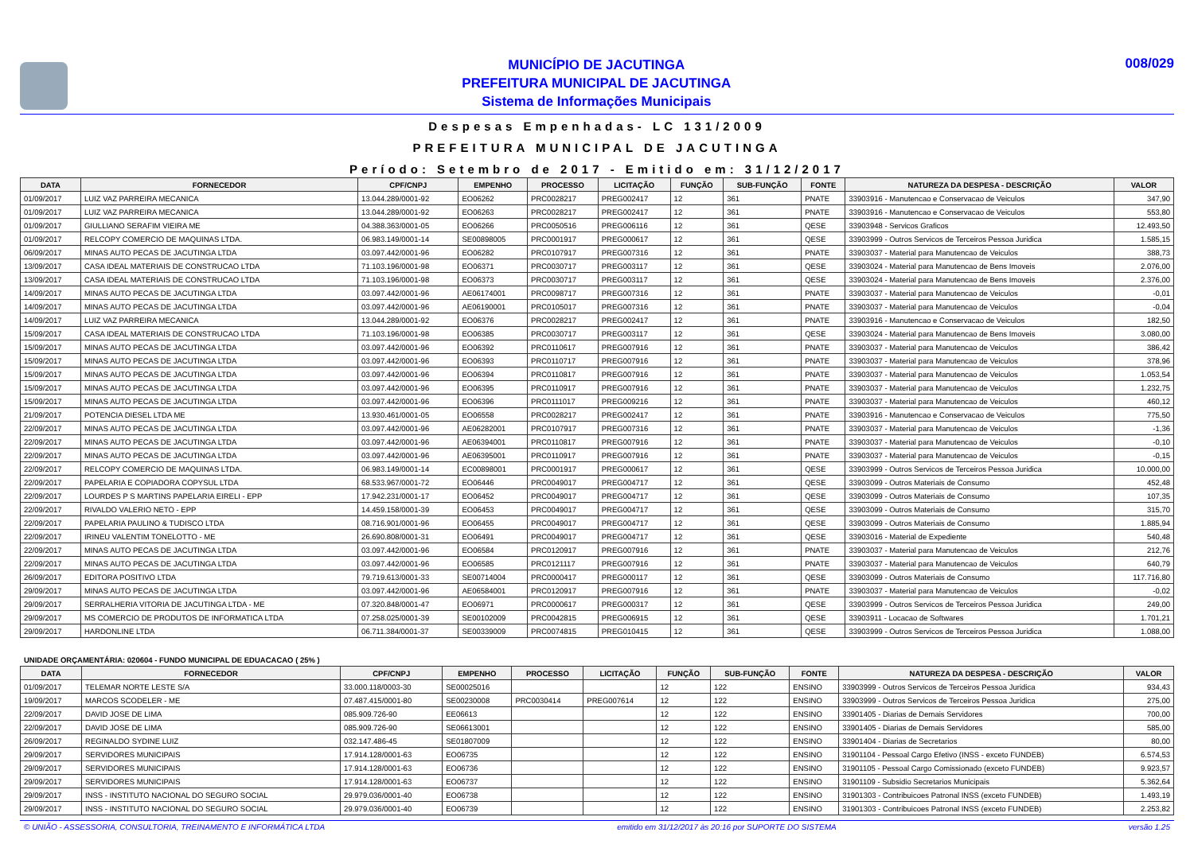MUNICÍPIO DE JACUTINGA
PREFEITURA MUNICIPAL DE JACUTINGA
Sistema de Informações Municipais
008/029
Despesas Empenhadas- LC 131/2009
PREFEITURA MUNICIPAL DE JACUTINGA
Período: Setembro de 2017 - Emitido em: 31/12/2017
| DATA | FORNECEDOR | CPF/CNPJ | EMPENHO | PROCESSO | LICITAÇÃO | FUNÇÃO | SUB-FUNÇÃO | FONTE | NATUREZA DA DESPESA - DESCRIÇÃO | VALOR |
| --- | --- | --- | --- | --- | --- | --- | --- | --- | --- | --- |
| 01/09/2017 | LUIZ VAZ PARREIRA MECANICA | 13.044.289/0001-92 | EO06262 | PRC0028217 | PREG002417 | 12 | 361 | PNATE | 33903916 - Manutencao e Conservacao de Veiculos | 347,90 |
| 01/09/2017 | LUIZ VAZ PARREIRA MECANICA | 13.044.289/0001-92 | EO06263 | PRC0028217 | PREG002417 | 12 | 361 | PNATE | 33903916 - Manutencao e Conservacao de Veiculos | 553,80 |
| 01/09/2017 | GIULLIANO SERAFIM VIEIRA ME | 04.388.363/0001-05 | EO06266 | PRC0050516 | PREG006116 | 12 | 361 | QESE | 33903948 - Servicos Graficos | 12.493,50 |
| 01/09/2017 | RELCOPY COMERCIO DE MAQUINAS LTDA. | 06.983.149/0001-14 | SE00898005 | PRC0001917 | PREG000617 | 12 | 361 | QESE | 33903999 - Outros Servicos de Terceiros Pessoa Juridica | 1.585,15 |
| 06/09/2017 | MINAS AUTO PECAS DE JACUTINGA LTDA | 03.097.442/0001-96 | EO06282 | PRC0107917 | PREG007316 | 12 | 361 | PNATE | 33903037 - Material para Manutencao de Veiculos | 388,73 |
| 13/09/2017 | CASA IDEAL MATERIAIS DE CONSTRUCAO LTDA | 71.103.196/0001-98 | EO06371 | PRC0030717 | PREG003117 | 12 | 361 | QESE | 33903024 - Material para Manutencao de Bens Imoveis | 2.076,00 |
| 13/09/2017 | CASA IDEAL MATERIAIS DE CONSTRUCAO LTDA | 71.103.196/0001-98 | EO06373 | PRC0030717 | PREG003117 | 12 | 361 | QESE | 33903024 - Material para Manutencao de Bens Imoveis | 2.376,00 |
| 14/09/2017 | MINAS AUTO PECAS DE JACUTINGA LTDA | 03.097.442/0001-96 | AE06174001 | PRC0098717 | PREG007316 | 12 | 361 | PNATE | 33903037 - Material para Manutencao de Veiculos | -0,01 |
| 14/09/2017 | MINAS AUTO PECAS DE JACUTINGA LTDA | 03.097.442/0001-96 | AE06190001 | PRC0105017 | PREG007316 | 12 | 361 | PNATE | 33903037 - Material para Manutencao de Veiculos | -0,04 |
| 14/09/2017 | LUIZ VAZ PARREIRA MECANICA | 13.044.289/0001-92 | EO06376 | PRC0028217 | PREG002417 | 12 | 361 | PNATE | 33903916 - Manutencao e Conservacao de Veiculos | 182,50 |
| 15/09/2017 | CASA IDEAL MATERIAIS DE CONSTRUCAO LTDA | 71.103.196/0001-98 | EO06385 | PRC0030717 | PREG003117 | 12 | 361 | QESE | 33903024 - Material para Manutencao de Bens Imoveis | 3.080,00 |
| 15/09/2017 | MINAS AUTO PECAS DE JACUTINGA LTDA | 03.097.442/0001-96 | EO06392 | PRC0110617 | PREG007916 | 12 | 361 | PNATE | 33903037 - Material para Manutencao de Veiculos | 386,42 |
| 15/09/2017 | MINAS AUTO PECAS DE JACUTINGA LTDA | 03.097.442/0001-96 | EO06393 | PRC0110717 | PREG007916 | 12 | 361 | PNATE | 33903037 - Material para Manutencao de Veiculos | 378,96 |
| 15/09/2017 | MINAS AUTO PECAS DE JACUTINGA LTDA | 03.097.442/0001-96 | EO06394 | PRC0110817 | PREG007916 | 12 | 361 | PNATE | 33903037 - Material para Manutencao de Veiculos | 1.053,54 |
| 15/09/2017 | MINAS AUTO PECAS DE JACUTINGA LTDA | 03.097.442/0001-96 | EO06395 | PRC0110917 | PREG007916 | 12 | 361 | PNATE | 33903037 - Material para Manutencao de Veiculos | 1.232,75 |
| 15/09/2017 | MINAS AUTO PECAS DE JACUTINGA LTDA | 03.097.442/0001-96 | EO06396 | PRC0111017 | PREG009216 | 12 | 361 | PNATE | 33903037 - Material para Manutencao de Veiculos | 460,12 |
| 21/09/2017 | POTENCIA DIESEL LTDA ME | 13.930.461/0001-05 | EO06558 | PRC0028217 | PREG002417 | 12 | 361 | PNATE | 33903916 - Manutencao e Conservacao de Veiculos | 775,50 |
| 22/09/2017 | MINAS AUTO PECAS DE JACUTINGA LTDA | 03.097.442/0001-96 | AE06282001 | PRC0107917 | PREG007316 | 12 | 361 | PNATE | 33903037 - Material para Manutencao de Veiculos | -1,36 |
| 22/09/2017 | MINAS AUTO PECAS DE JACUTINGA LTDA | 03.097.442/0001-96 | AE06394001 | PRC0110817 | PREG007916 | 12 | 361 | PNATE | 33903037 - Material para Manutencao de Veiculos | -0,10 |
| 22/09/2017 | MINAS AUTO PECAS DE JACUTINGA LTDA | 03.097.442/0001-96 | AE06395001 | PRC0110917 | PREG007916 | 12 | 361 | PNATE | 33903037 - Material para Manutencao de Veiculos | -0,15 |
| 22/09/2017 | RELCOPY COMERCIO DE MAQUINAS LTDA. | 06.983.149/0001-14 | EC00898001 | PRC0001917 | PREG000617 | 12 | 361 | QESE | 33903999 - Outros Servicos de Terceiros Pessoa Juridica | 10.000,00 |
| 22/09/2017 | PAPELARIA E COPIADORA COPYSUL LTDA | 68.533.967/0001-72 | EO06446 | PRC0049017 | PREG004717 | 12 | 361 | QESE | 33903099 - Outros Materiais de Consumo | 452,48 |
| 22/09/2017 | LOURDES P S MARTINS PAPELARIA EIRELI - EPP | 17.942.231/0001-17 | EO06452 | PRC0049017 | PREG004717 | 12 | 361 | QESE | 33903099 - Outros Materiais de Consumo | 107,35 |
| 22/09/2017 | RIVALDO VALERIO NETO - EPP | 14.459.158/0001-39 | EO06453 | PRC0049017 | PREG004717 | 12 | 361 | QESE | 33903099 - Outros Materiais de Consumo | 315,70 |
| 22/09/2017 | PAPELARIA PAULINO & TUDISCO LTDA | 08.716.901/0001-96 | EO06455 | PRC0049017 | PREG004717 | 12 | 361 | QESE | 33903099 - Outros Materiais de Consumo | 1.885,94 |
| 22/09/2017 | IRINEU VALENTIM TONELOTTO - ME | 26.690.808/0001-31 | EO06491 | PRC0049017 | PREG004717 | 12 | 361 | QESE | 33903016 - Material de Expediente | 540,48 |
| 22/09/2017 | MINAS AUTO PECAS DE JACUTINGA LTDA | 03.097.442/0001-96 | EO06584 | PRC0120917 | PREG007916 | 12 | 361 | PNATE | 33903037 - Material para Manutencao de Veiculos | 212,76 |
| 22/09/2017 | MINAS AUTO PECAS DE JACUTINGA LTDA | 03.097.442/0001-96 | EO06585 | PRC0121117 | PREG007916 | 12 | 361 | PNATE | 33903037 - Material para Manutencao de Veiculos | 640,79 |
| 26/09/2017 | EDITORA POSITIVO LTDA | 79.719.613/0001-33 | SE00714004 | PRC0000417 | PREG000117 | 12 | 361 | QESE | 33903099 - Outros Materiais de Consumo | 117.716,80 |
| 29/09/2017 | MINAS AUTO PECAS DE JACUTINGA LTDA | 03.097.442/0001-96 | AE06584001 | PRC0120917 | PREG007916 | 12 | 361 | PNATE | 33903037 - Material para Manutencao de Veiculos | -0,02 |
| 29/09/2017 | SERRALHERIA VITORIA DE JACUTINGA LTDA - ME | 07.320.848/0001-47 | EO06971 | PRC0000617 | PREG000317 | 12 | 361 | QESE | 33903999 - Outros Servicos de Terceiros Pessoa Juridica | 249,00 |
| 29/09/2017 | MS COMERCIO DE PRODUTOS DE INFORMATICA LTDA | 07.258.025/0001-39 | SE00102009 | PRC0042815 | PREG006915 | 12 | 361 | QESE | 33903911 - Locacao de Softwares | 1.701,21 |
| 29/09/2017 | HARDONLINE LTDA | 06.711.384/0001-37 | SE00339009 | PRC0074815 | PREG010415 | 12 | 361 | QESE | 33903999 - Outros Servicos de Terceiros Pessoa Juridica | 1.088,00 |
UNIDADE ORÇAMENTÁRIA: 020604 - FUNDO MUNICIPAL DE EDUACACAO ( 25% )
| DATA | FORNECEDOR | CPF/CNPJ | EMPENHO | PROCESSO | LICITAÇÃO | FUNÇÃO | SUB-FUNÇÃO | FONTE | NATUREZA DA DESPESA - DESCRIÇÃO | VALOR |
| --- | --- | --- | --- | --- | --- | --- | --- | --- | --- | --- |
| 01/09/2017 | TELEMAR NORTE LESTE S/A | 33.000.118/0003-30 | SE00025016 | | | 12 | 122 | ENSINO | 33903999 - Outros Servicos de Terceiros Pessoa Juridica | 934,43 |
| 19/09/2017 | MARCOS SCODELER - ME | 07.487.415/0001-80 | SE00230008 | PRC0030414 | PREG007614 | 12 | 122 | ENSINO | 33903999 - Outros Servicos de Terceiros Pessoa Juridica | 275,00 |
| 22/09/2017 | DAVID JOSE DE LIMA | 085.909.726-90 | EE06613 | | | 12 | 122 | ENSINO | 33901405 - Diarias de Demais Servidores | 700,00 |
| 22/09/2017 | DAVID JOSE DE LIMA | 085.909.726-90 | SE06613001 | | | 12 | 122 | ENSINO | 33901405 - Diarias de Demais Servidores | 585,00 |
| 26/09/2017 | REGINALDO SYDINE LUIZ | 032.147.486-45 | SE01807009 | | | 12 | 122 | ENSINO | 33901404 - Diarias de Secretarios | 80,00 |
| 29/09/2017 | SERVIDORES MUNICIPAIS | 17.914.128/0001-63 | EO06735 | | | 12 | 122 | ENSINO | 31901104 - Pessoal Cargo Efetivo (INSS - exceto FUNDEB) | 6.574,53 |
| 29/09/2017 | SERVIDORES MUNICIPAIS | 17.914.128/0001-63 | EO06736 | | | 12 | 122 | ENSINO | 31901105 - Pessoal Cargo Comissionado (exceto FUNDEB) | 9.923,57 |
| 29/09/2017 | SERVIDORES MUNICIPAIS | 17.914.128/0001-63 | EO06737 | | | 12 | 122 | ENSINO | 31901109 - Subsidio Secretarios Municipais | 5.362,64 |
| 29/09/2017 | INSS - INSTITUTO NACIONAL DO SEGURO SOCIAL | 29.979.036/0001-40 | EO06738 | | | 12 | 122 | ENSINO | 31901303 - Contribuicoes Patronal INSS (exceto FUNDEB) | 1.493,19 |
| 29/09/2017 | INSS - INSTITUTO NACIONAL DO SEGURO SOCIAL | 29.979.036/0001-40 | EO06739 | | | 12 | 122 | ENSINO | 31901303 - Contribuicoes Patronal INSS (exceto FUNDEB) | 2.253,82 |
© UNIÃO - ASSESSORIA, CONSULTORIA, TREINAMENTO E INFORMÁTICA LTDA emitido em 31/12/2017 às 20:16 por SUPORTE DO SISTEMA versão 1.25